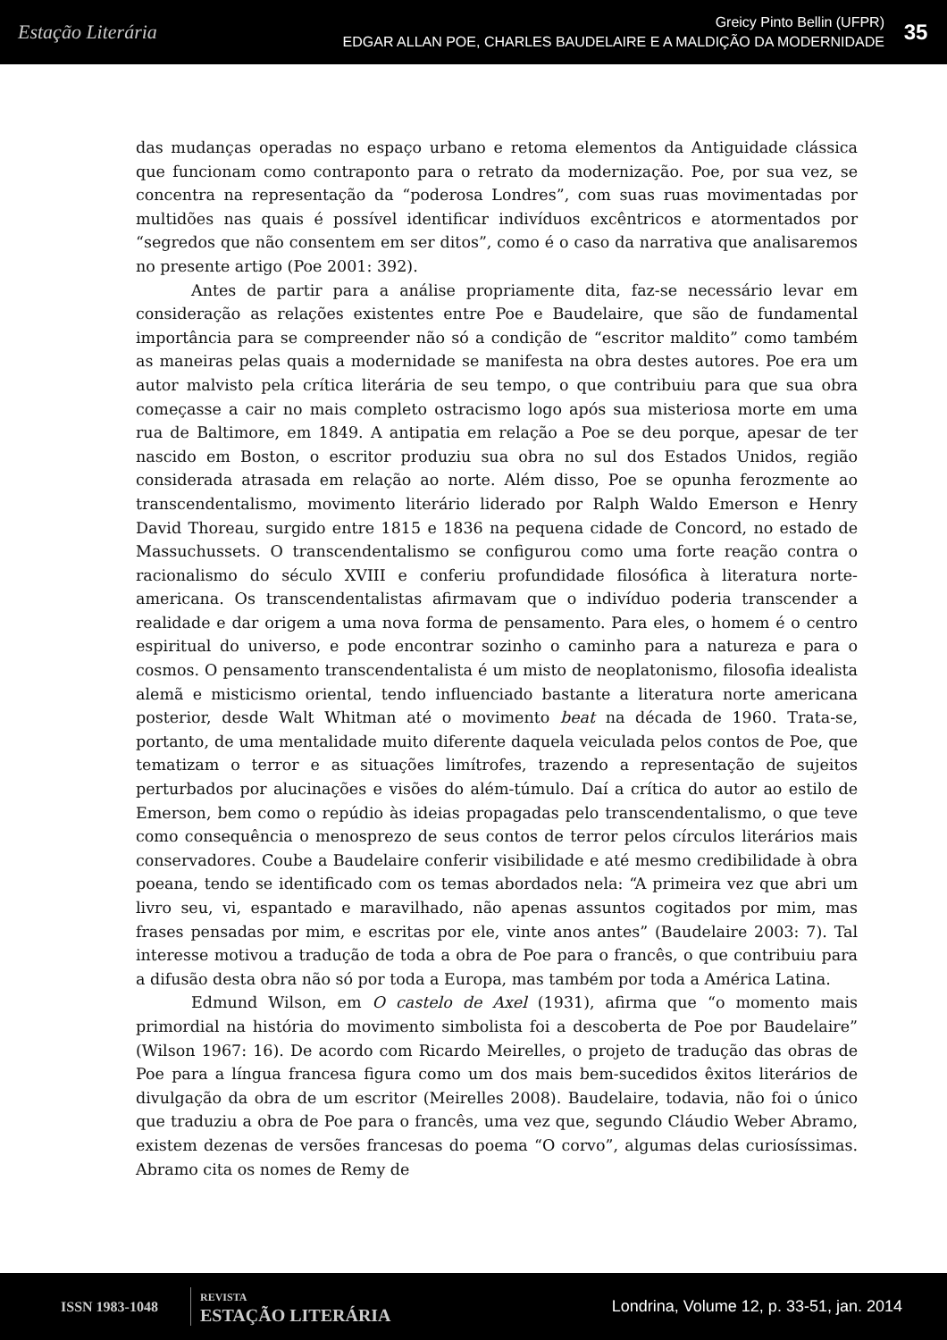Estação Literária
Greicy Pinto Bellin (UFPR)
EDGAR ALLAN POE, CHARLES BAUDELAIRE E A MALDIÇÃO DA MODERNIDADE
35
das mudanças operadas no espaço urbano e retoma elementos da Antiguidade clássica que funcionam como contraponto para o retrato da modernização. Poe, por sua vez, se concentra na representação da “poderosa Londres”, com suas ruas movimentadas por multidões nas quais é possível identificar indivíduos excêntricos e atormentados por “segredos que não consentem em ser ditos”, como é o caso da narrativa que analisaremos no presente artigo (Poe 2001: 392).
Antes de partir para a análise propriamente dita, faz-se necessário levar em consideração as relações existentes entre Poe e Baudelaire, que são de fundamental importância para se compreender não só a condição de “escritor maldito” como também as maneiras pelas quais a modernidade se manifesta na obra destes autores. Poe era um autor malvisto pela crítica literária de seu tempo, o que contribuiu para que sua obra começasse a cair no mais completo ostracismo logo após sua misteriosa morte em uma rua de Baltimore, em 1849. A antipatia em relação a Poe se deu porque, apesar de ter nascido em Boston, o escritor produziu sua obra no sul dos Estados Unidos, região considerada atrasada em relação ao norte. Além disso, Poe se opunha ferozmente ao transcendentalismo, movimento literário liderado por Ralph Waldo Emerson e Henry David Thoreau, surgido entre 1815 e 1836 na pequena cidade de Concord, no estado de Massuchussets. O transcendentalismo se configurou como uma forte reação contra o racionalismo do século XVIII e conferiu profundidade filosófica à literatura norte-americana. Os transcendentalistas afirmavam que o indivíduo poderia transcender a realidade e dar origem a uma nova forma de pensamento. Para eles, o homem é o centro espiritual do universo, e pode encontrar sozinho o caminho para a natureza e para o cosmos. O pensamento transcendentalista é um misto de neoplatonismo, filosofia idealista alemã e misticismo oriental, tendo influenciado bastante a literatura norte americana posterior, desde Walt Whitman até o movimento beat na década de 1960. Trata-se, portanto, de uma mentalidade muito diferente daquela veiculada pelos contos de Poe, que tematizam o terror e as situações limítrofes, trazendo a representação de sujeitos perturbados por alucinações e visões do além-túmulo. Daí a crítica do autor ao estilo de Emerson, bem como o repúdio às ideias propagadas pelo transcendentalismo, o que teve como consequência o menosprezo de seus contos de terror pelos círculos literários mais conservadores. Coube a Baudelaire conferir visibilidade e até mesmo credibilidade à obra poeana, tendo se identificado com os temas abordados nela: “A primeira vez que abri um livro seu, vi, espantado e maravilhado, não apenas assuntos cogitados por mim, mas frases pensadas por mim, e escritas por ele, vinte anos antes” (Baudelaire 2003: 7). Tal interesse motivou a tradução de toda a obra de Poe para o francês, o que contribuiu para a difusão desta obra não só por toda a Europa, mas também por toda a América Latina.
Edmund Wilson, em O castelo de Axel (1931), afirma que “o momento mais primordial na história do movimento simbolista foi a descoberta de Poe por Baudelaire” (Wilson 1967: 16). De acordo com Ricardo Meirelles, o projeto de tradução das obras de Poe para a língua francesa figura como um dos mais bem-sucedidos êxitos literários de divulgação da obra de um escritor (Meirelles 2008). Baudelaire, todavia, não foi o único que traduziu a obra de Poe para o francês, uma vez que, segundo Cláudio Weber Abramo, existem dezenas de versões francesas do poema “O corvo”, algumas delas curiosíssimas. Abramo cita os nomes de Remy de
ISSN 1983-1048
REVISTA
ESTAÇÃO LITERÁRIA
Londrina, Volume 12, p. 33-51, jan. 2014